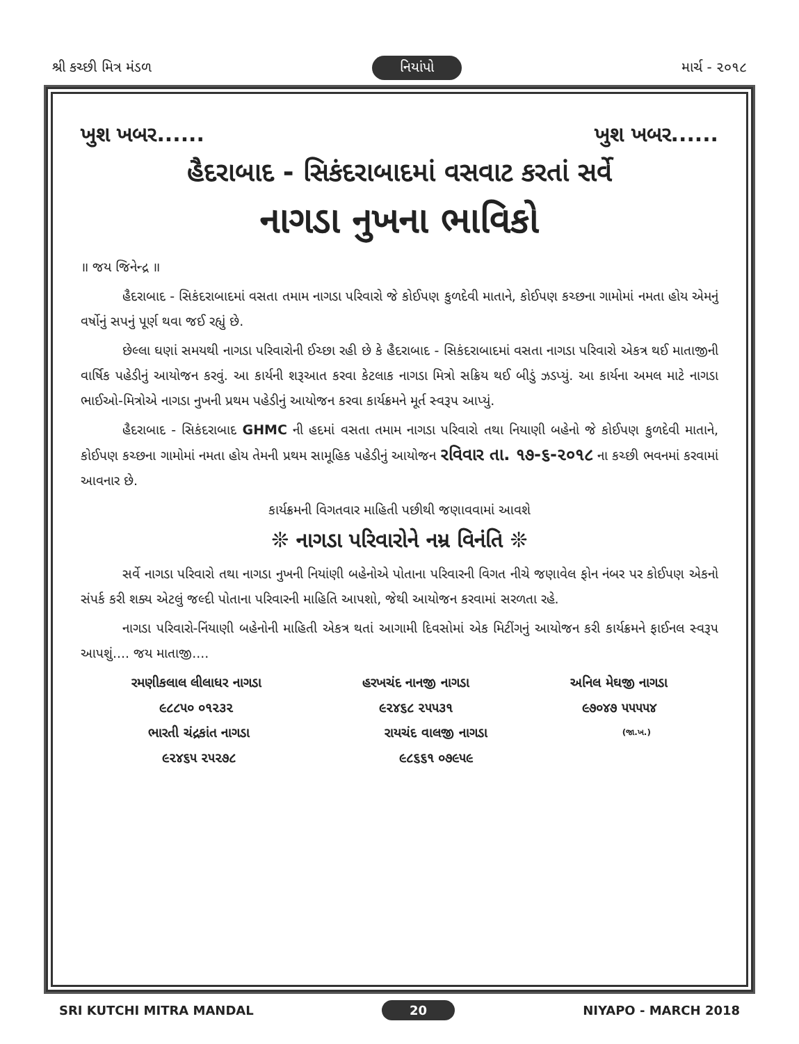શ્રી કચ્છી મિત્ર મંડળ નિયાંપો માર્ચ - ૨૦૧૮
ખુશ ખબર...... ખુશ ખબર......
હૈદરાબાદ - સિકંદરાબાદમાં વસવાટ કરતાં સર્વે
નાગડા નુખના ભાવિકો
॥ જય જિનેન્દ્ર ॥
હૈદરાબાદ - સિકંદરાબાદમાં વસતા તમામ નાગડા પરિવારો જે કોઈપણ કુળદેવી માતાને, કોઈપણ કચ્છના ગામોમાં નમતા હોય એમનું વર્ષોનું સપનું પૂર્ણ થવા જઈ રહ્યું છે.
છેલ્લા ઘણાં સમયથી નાગડા પરિવારોની ઈચ્છા રહી છે કે હૈદરાબાદ - સિકંદરાબાદમાં વસતા નાગડા પરિવારો એકત્ર થઈ માતાજીની વાર્ષિક પહેડીનું આયોજન કરવું. આ કાર્યની શરૂઆત કરવા કેટલાક નાગડા મિત્રો સક્રિય થઈ બીડું ઝડપ્યું. આ કાર્યના અમલ માટે નાગડા ભાઈઓ-મિત્રોએ નાગડા નુખની પ્રથમ પહેડીનું આયોજન કરવા કાર્યક્રમને મૂર્ત સ્વરૂપ આપ્યું.
હૈદરાબાદ - સિકંદરાબાદ GHMC ની હદમાં વસતા તમામ નાગડા પરિવારો તથા નિયાણી બહેનો જે કોઈપણ કુળદેવી માતાને, કોઈપણ કચ્છના ગામોમાં નમતા હોય તેમની પ્રથમ સામૂહિક પહેડીનું આયોજન રવિવાર તા. ૧૭-૬-૨૦૧૮ ના કચ્છી ભવનમાં કરવામાં આવનાર છે.
કાર્યક્રમની વિગતવાર માહિતી પછીથી જણાવવામાં આવશે
❊ નાગડા પરિવારોને નમ્ર વિનંતિ ❊
સર્વે નાગડા પરિવારો તથા નાગડા નુખની નિયાંણી બહેનોએ પોતાના પરિવારની વિગત નીચે જણાવેલ ફોન નંબર પર કોઈપણ એકનો સંપર્ક કરી શક્ય એટલું જલ્દી પોતાના પરિવારની માહિતિ આપશો, જેથી આયોજન કરવામાં સરળતા રહે.
નાગડા પરિવારો-નિંયાણી બહેનોની માહિતી એકત્ર થતાં આગામી દિવસોમાં એક મિટીંગનું આયોજન કરી કાર્યક્રમને ફાઈનલ સ્વરૂપ આપશું.... જય માતાજી....
રમણીકલાલ લીલાધર નાગડા
૯૮૮૫૦ ૦૧૨૩૨
હરખચંદ નાનજી નાગડા
૯૨૪૬૮ ૨૫૫૩૧
અનિલ મેઘજી નાગડા
૯૭૦૪૭ ૫૫૫૫૪
ભારતી ચંદ્રકાંત નાગડા
૯૨૪૬૫ ૨૫૨૭૮
રાયચંદ વાલજી નાગડા
૯૮૬૬૧ ૦૭૯૫૯
(જા.ખ.)
SRI KUTCHI MITRA MANDAL 20 NIYAPO - MARCH 2018